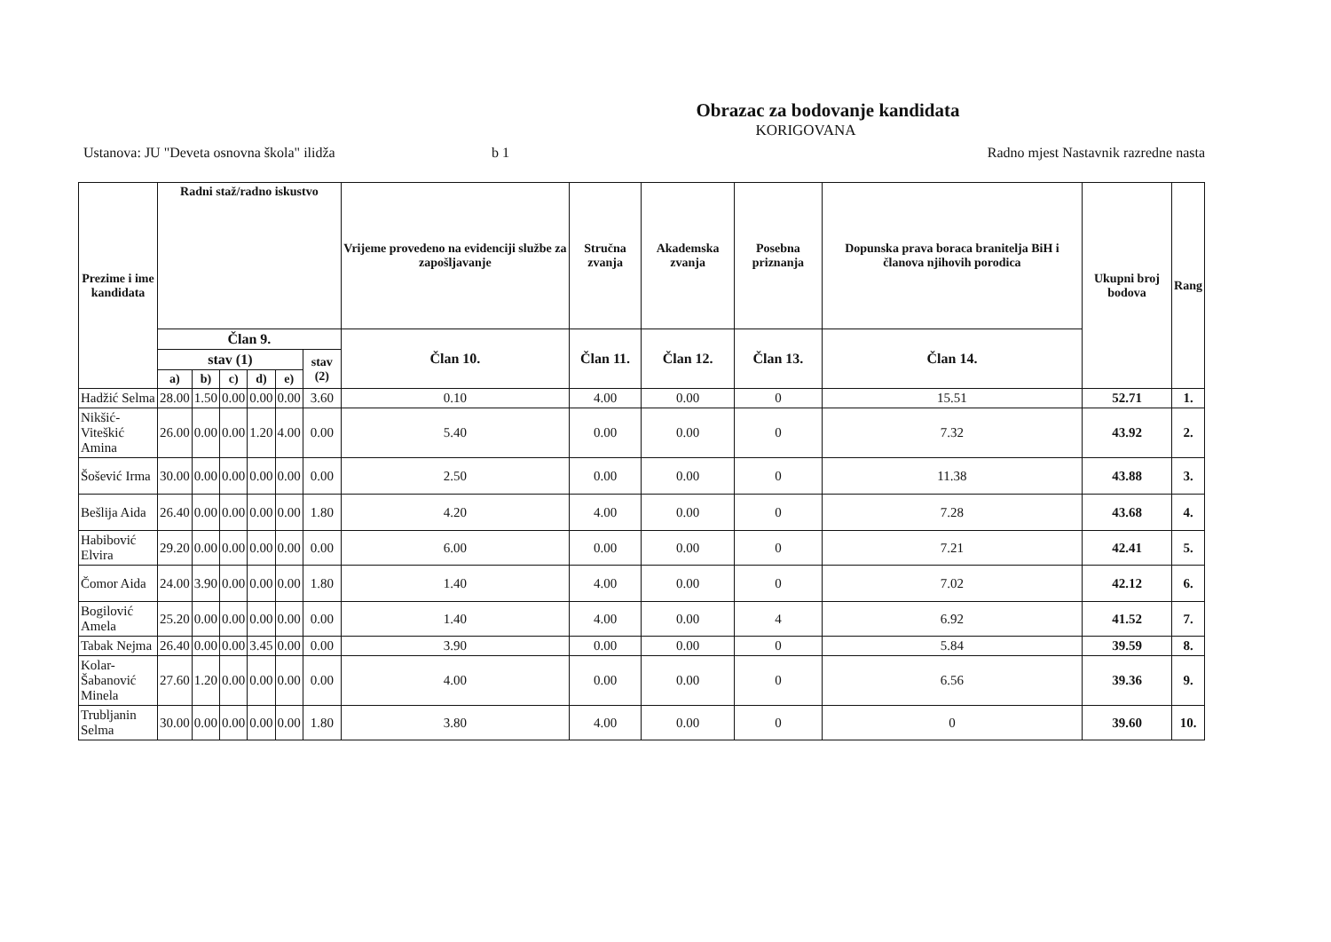Obrazac za bodovanje kandidata
KORIGOVANA
Ustanova: JU "Deveta osnovna škola" ilidža b 1 Radno mjest Nastavnik razredne nasta
| Prezime i ime kandidata | Radni staž/radno iskustvo | | | | | | Vrijeme provedeno na evidenciji službe za zapošljavanje | Stručna zvanja | Akademska zvanja | Posebna priznanja | Dopunska prava boraca branitelja BiH i članova njihovih porodica | Ukupni broj bodova | Rang |
| --- | --- | --- | --- | --- | --- | --- | --- | --- | --- | --- | --- | --- | --- |
| | Član 9. | | | | | | Član 10. | Član 11. | Član 12. | Član 13. | Član 14. | | |
| | stav (1) | | | | | stav (2) | | | | | | | |
| | a) | b) | c) | d) | e) | | | | | | | | |
| Hadžić Selma | 28.00 | 1.50 | 0.00 | 0.00 | 0.00 | 3.60 | 0.10 | 4.00 | 0.00 | 0 | 15.51 | 52.71 | 1. |
| Nikšić-Viteškić Amina | 26.00 | 0.00 | 0.00 | 1.20 | 4.00 | 0.00 | 5.40 | 0.00 | 0.00 | 0 | 7.32 | 43.92 | 2. |
| Šošević Irma | 30.00 | 0.00 | 0.00 | 0.00 | 0.00 | 0.00 | 2.50 | 0.00 | 0.00 | 0 | 11.38 | 43.88 | 3. |
| Bešlija Aida | 26.40 | 0.00 | 0.00 | 0.00 | 0.00 | 1.80 | 4.20 | 4.00 | 0.00 | 0 | 7.28 | 43.68 | 4. |
| Habibović Elvira | 29.20 | 0.00 | 0.00 | 0.00 | 0.00 | 0.00 | 6.00 | 0.00 | 0.00 | 0 | 7.21 | 42.41 | 5. |
| Čomor Aida | 24.00 | 3.90 | 0.00 | 0.00 | 0.00 | 1.80 | 1.40 | 4.00 | 0.00 | 0 | 7.02 | 42.12 | 6. |
| Bogilović Amela | 25.20 | 0.00 | 0.00 | 0.00 | 0.00 | 0.00 | 1.40 | 4.00 | 0.00 | 4 | 6.92 | 41.52 | 7. |
| Tabak Nejma | 26.40 | 0.00 | 0.00 | 3.45 | 0.00 | 0.00 | 3.90 | 0.00 | 0.00 | 0 | 5.84 | 39.59 | 8. |
| Kolar-Šabanović Minela | 27.60 | 1.20 | 0.00 | 0.00 | 0.00 | 0.00 | 4.00 | 0.00 | 0.00 | 0 | 6.56 | 39.36 | 9. |
| Trubljanin Selma | 30.00 | 0.00 | 0.00 | 0.00 | 0.00 | 1.80 | 3.80 | 4.00 | 0.00 | 0 | 0 | 39.60 | 10. |